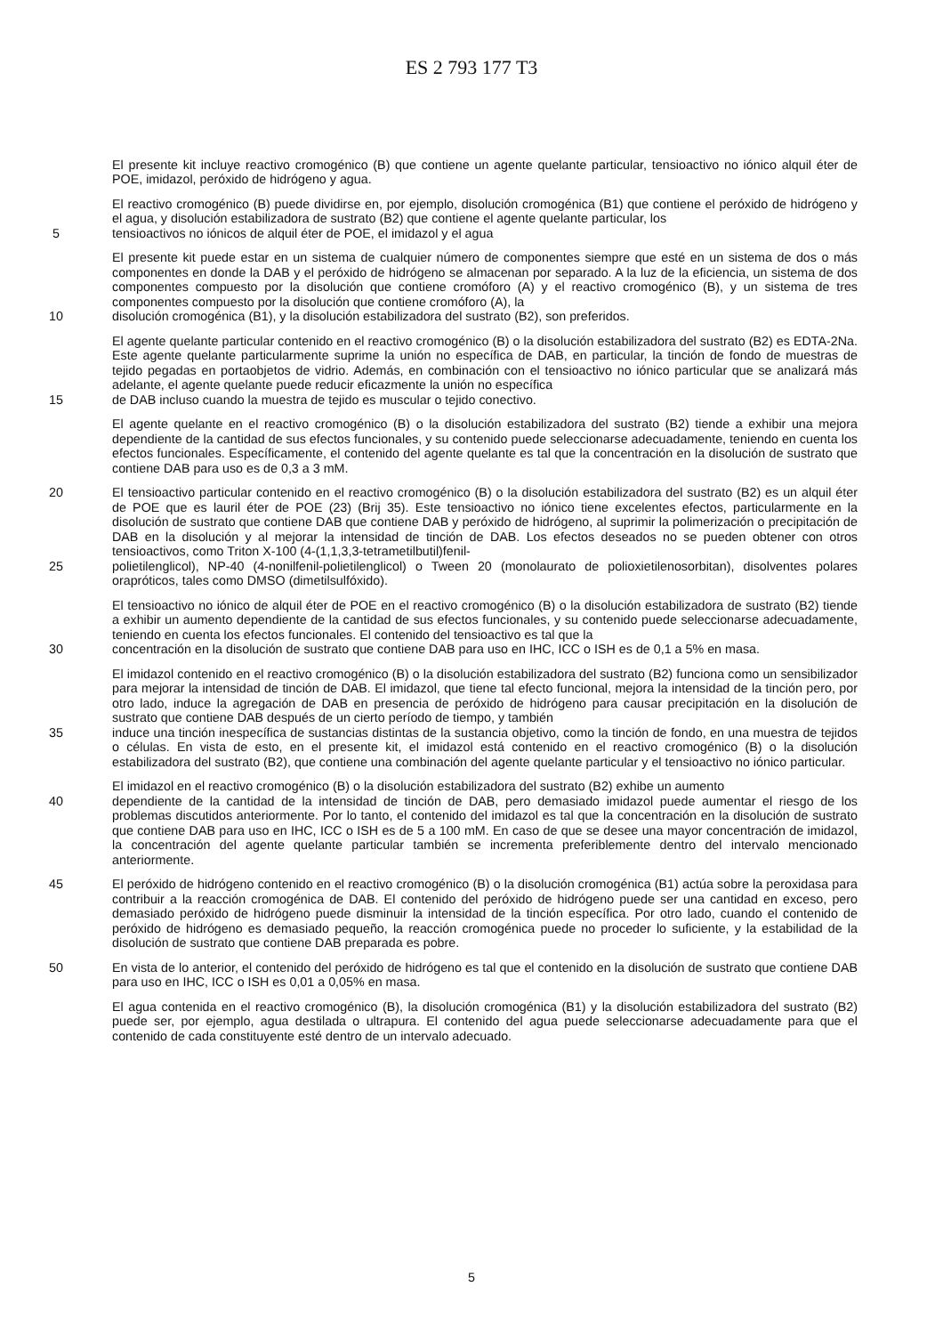ES 2 793 177 T3
El presente kit incluye reactivo cromogénico (B) que contiene un agente quelante particular, tensioactivo no iónico alquil éter de POE, imidazol, peróxido de hidrógeno y agua.
El reactivo cromogénico (B) puede dividirse en, por ejemplo, disolución cromogénica (B1) que contiene el peróxido de hidrógeno y el agua, y disolución estabilizadora de sustrato (B2) que contiene el agente quelante particular, los
5 tensioactivos no iónicos de alquil éter de POE, el imidazol y el agua
El presente kit puede estar en un sistema de cualquier número de componentes siempre que esté en un sistema de dos o más componentes en donde la DAB y el peróxido de hidrógeno se almacenan por separado. A la luz de la eficiencia, un sistema de dos componentes compuesto por la disolución que contiene cromóforo (A) y el reactivo cromogénico (B), y un sistema de tres componentes compuesto por la disolución que contiene cromóforo (A), la
10 disolución cromogénica (B1), y la disolución estabilizadora del sustrato (B2), son preferidos.
El agente quelante particular contenido en el reactivo cromogénico (B) o la disolución estabilizadora del sustrato (B2) es EDTA-2Na. Este agente quelante particularmente suprime la unión no específica de DAB, en particular, la tinción de fondo de muestras de tejido pegadas en portaobjetos de vidrio. Además, en combinación con el tensioactivo no iónico particular que se analizará más adelante, el agente quelante puede reducir eficazmente la unión no específica
15 de DAB incluso cuando la muestra de tejido es muscular o tejido conectivo.
El agente quelante en el reactivo cromogénico (B) o la disolución estabilizadora del sustrato (B2) tiende a exhibir una mejora dependiente de la cantidad de sus efectos funcionales, y su contenido puede seleccionarse adecuadamente, teniendo en cuenta los efectos funcionales. Específicamente, el contenido del agente quelante es tal que la concentración en la disolución de sustrato que contiene DAB para uso es de 0,3 a 3 mM.
20 El tensioactivo particular contenido en el reactivo cromogénico (B) o la disolución estabilizadora del sustrato (B2) es un alquil éter de POE que es lauril éter de POE (23) (Brij 35). Este tensioactivo no iónico tiene excelentes efectos, particularmente en la disolución de sustrato que contiene DAB que contiene DAB y peróxido de hidrógeno, al suprimir la polimerización o precipitación de DAB en la disolución y al mejorar la intensidad de tinción de DAB. Los efectos deseados no se pueden obtener con otros tensioactivos, como Triton X-100 (4-(1,1,3,3-tetrametilbutil)fenil-
25 polietilenglicol), NP-40 (4-nonilfenil-polietilenglicol) o Tween 20 (monolaurato de polioxietilenosorbitan), disolventes polares orapróticos, tales como DMSO (dimetilsulfóxido).
El tensioactivo no iónico de alquil éter de POE en el reactivo cromogénico (B) o la disolución estabilizadora de sustrato (B2) tiende a exhibir un aumento dependiente de la cantidad de sus efectos funcionales, y su contenido puede seleccionarse adecuadamente, teniendo en cuenta los efectos funcionales. El contenido del tensioactivo es tal que la
30 concentración en la disolución de sustrato que contiene DAB para uso en IHC, ICC o ISH es de 0,1 a 5% en masa.
El imidazol contenido en el reactivo cromogénico (B) o la disolución estabilizadora del sustrato (B2) funciona como un sensibilizador para mejorar la intensidad de tinción de DAB. El imidazol, que tiene tal efecto funcional, mejora la intensidad de la tinción pero, por otro lado, induce la agregación de DAB en presencia de peróxido de hidrógeno para causar precipitación en la disolución de sustrato que contiene DAB después de un cierto período de tiempo, y también
35 induce una tinción inespecífica de sustancias distintas de la sustancia objetivo, como la tinción de fondo, en una muestra de tejidos o células. En vista de esto, en el presente kit, el imidazol está contenido en el reactivo cromogénico (B) o la disolución estabilizadora del sustrato (B2), que contiene una combinación del agente quelante particular y el tensioactivo no iónico particular.
El imidazol en el reactivo cromogénico (B) o la disolución estabilizadora del sustrato (B2) exhibe un aumento
40 dependiente de la cantidad de la intensidad de tinción de DAB, pero demasiado imidazol puede aumentar el riesgo de los problemas discutidos anteriormente. Por lo tanto, el contenido del imidazol es tal que la concentración en la disolución de sustrato que contiene DAB para uso en IHC, ICC o ISH es de 5 a 100 mM. En caso de que se desee una mayor concentración de imidazol, la concentración del agente quelante particular también se incrementa preferiblemente dentro del intervalo mencionado anteriormente.
45 El peróxido de hidrógeno contenido en el reactivo cromogénico (B) o la disolución cromogénica (B1) actúa sobre la peroxidasa para contribuir a la reacción cromogénica de DAB. El contenido del peróxido de hidrógeno puede ser una cantidad en exceso, pero demasiado peróxido de hidrógeno puede disminuir la intensidad de la tinción específica. Por otro lado, cuando el contenido de peróxido de hidrógeno es demasiado pequeño, la reacción cromogénica puede no proceder lo suficiente, y la estabilidad de la disolución de sustrato que contiene DAB preparada es pobre.
50 En vista de lo anterior, el contenido del peróxido de hidrógeno es tal que el contenido en la disolución de sustrato que contiene DAB para uso en IHC, ICC o ISH es 0,01 a 0,05% en masa.
El agua contenida en el reactivo cromogénico (B), la disolución cromogénica (B1) y la disolución estabilizadora del sustrato (B2) puede ser, por ejemplo, agua destilada o ultrapura. El contenido del agua puede seleccionarse adecuadamente para que el contenido de cada constituyente esté dentro de un intervalo adecuado.
5